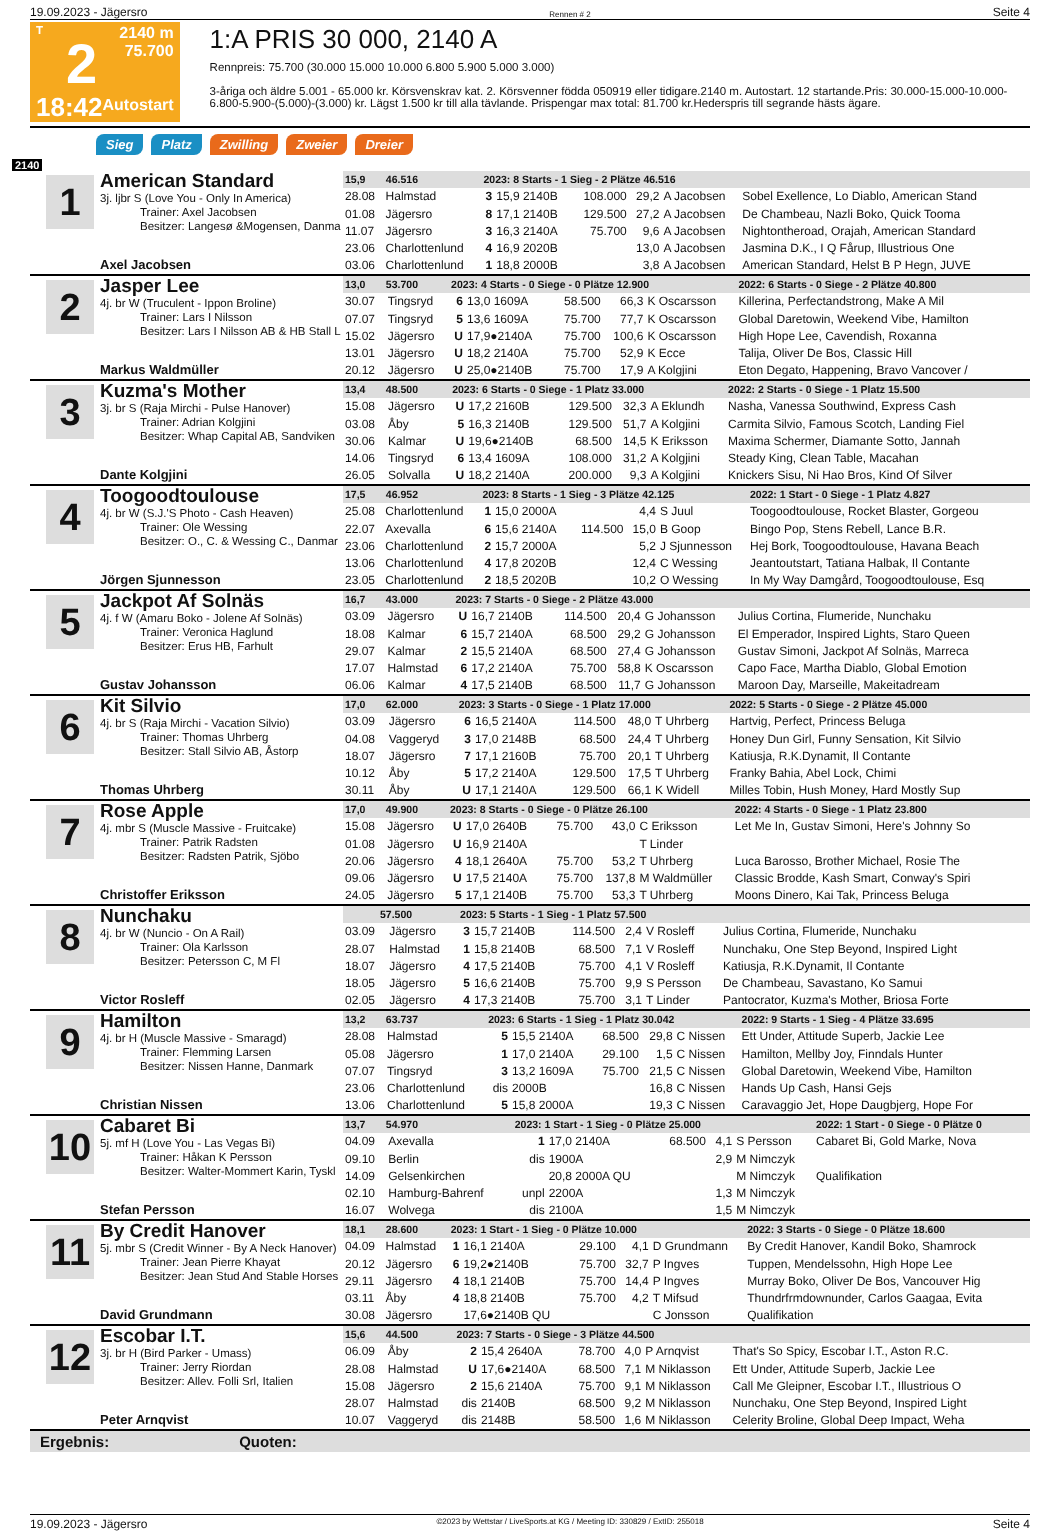19.09.2023 - Jägersro Rennen # 2 Seite 4
T
2
18:42
2140 m
75.700
Autostart
1:A PRIS 30 000, 2140 A
Rennpreis: 75.700 (30.000 15.000 10.000 6.800 5.900 5.000 3.000)
3-åriga och äldre 5.001 - 65.000 kr. Körsvenskrav kat. 2. Körsvenner födda 050919 eller tidigare.2140 m. Autostart. 12 startande.Pris: 30.000-15.000-10.000-6.800-5.900-(5.000)-(3.000) kr. Lägst 1.500 kr till alla tävlande. Prispengar max total: 81.700 kr.Hederspris till segrande hästs ägare.
Sieg Platz Zwilling Zweier Dreier
2140
1
American Standard
3j. ljbr S (Love You - Only In America)
Trainer: Axel Jacobsen
Besitzer: Langesø &Mogensen, Danma
Axel Jacobsen
| 15,9 46.516 | | 2023: 8 Starts - 1 Sieg - 2 Plätze 46.516 | | | | | | |
| --- | --- | --- | --- | --- | --- | --- | --- | --- |
| 28.08 | Halmstad | 3 | 15,9 2140B | 108.000 | 29,2 | A Jacobsen | Sobel Exellence, Lo Diablo, American Stand | |
| 01.08 | Jägersro | 8 | 17,1 2140B | 129.500 | 27,2 | A Jacobsen | De Chambeau, Nazli Boko, Quick Tooma | |
| 11.07 | Jägersro | 3 | 16,3 2140A | 75.700 | 9,6 | A Jacobsen | Nightontheroad, Orajah, American Standard | |
| 23.06 | Charlottenlund | 4 | 16,9 2020B | | 13,0 | A Jacobsen | Jasmina D.K., I Q Fårup, Illustrious One | |
| 03.06 | Charlottenlund | 1 | 18,8 2000B | | 3,8 | A Jacobsen | American Standard, Helst B P Hegn, JUVE | |
2
Jasper Lee
4j. br W (Truculent - Ippon Broline)
Trainer: Lars I Nilsson
Besitzer: Lars I Nilsson AB & HB Stall L
Markus Waldmüller
| 13,0 53.700 | | 2023: 4 Starts - 0 Siege - 0 Plätze 12.900 | | | | | 2022: 6 Starts - 0 Siege - 2 Plätze 40.800 |
| --- | --- | --- | --- | --- | --- | --- | --- |
| 30.07 | Tingsryd | 6 | 13,0 1609A | 58.500 | 66,3 | K Oscarsson | Killerina, Perfectandstrong, Make A Mil |
| 07.07 | Tingsryd | 5 | 13,6 1609A | 75.700 | 77,7 | K Oscarsson | Global Daretowin, Weekend Vibe, Hamilton |
| 15.02 | Jägersro | U | 17,9●2140A | 75.700 | 100,6 | K Oscarsson | High Hope Lee, Cavendish, Roxanna |
| 13.01 | Jägersro | U | 18,2 2140A | 75.700 | 52,9 | K Ecce | Talija, Oliver De Bos, Classic Hill |
| 20.12 | Jägersro | U | 25,0●2140B | 75.700 | 17,9 | A Kolgjini | Eton Degato, Happening, Bravo Vancover / |
3
Kuzma's Mother
3j. br S (Raja Mirchi - Pulse Hanover)
Trainer: Adrian Kolgjini
Besitzer: Whap Capital AB, Sandviken
Dante Kolgjini
| 13,4 48.500 | | 2023: 6 Starts - 0 Siege - 1 Platz 33.000 | | | | | 2022: 2 Starts - 0 Siege - 1 Platz 15.500 |
| --- | --- | --- | --- | --- | --- | --- | --- |
| 15.08 | Jägersro | U | 17,2 2160B | 129.500 | 32,3 | A Eklundh | Nasha, Vanessa Southwind, Express Cash |
| 03.08 | Åby | 5 | 16,3 2140B | 129.500 | 51,7 | A Kolgjini | Carmita Silvio, Famous Scotch, Landing Fiel |
| 30.06 | Kalmar | U | 19,6●2140B | 68.500 | 14,5 | K Eriksson | Maxima Schermer, Diamante Sotto, Jannah |
| 14.06 | Tingsryd | 6 | 13,4 1609A | 108.000 | 31,2 | A Kolgjini | Steady King, Clean Table, Macahan |
| 26.05 | Solvalla | U | 18,2 2140A | 200.000 | 9,3 | A Kolgjini | Knickers Sisu, Ni Hao Bros, Kind Of Silver |
4
Toogoodtoulouse
4j. br W (S.J.'S Photo - Cash Heaven)
Trainer: Ole Wessing
Besitzer: O., C. & Wessing C., Danmar
Jörgen Sjunnesson
| 17,5 46.952 | | 2023: 8 Starts - 1 Sieg - 3 Plätze 42.125 | | | | | 2022: 1 Start - 0 Siege - 1 Platz 4.827 |
| --- | --- | --- | --- | --- | --- | --- | --- |
| 25.08 | Charlottenlund | 1 | 15,0 2000A | | 4,4 | S Juul | Toogoodtoulouse, Rocket Blaster, Gorgeou |
| 22.07 | Axevalla | 6 | 15,6 2140A | 114.500 | 15,0 | B Goop | Bingo Pop, Stens Rebell, Lance B.R. |
| 23.06 | Charlottenlund | 2 | 15,7 2000A | | 5,2 | J Sjunnesson | Hej Bork, Toogoodtoulouse, Havana Beach |
| 13.06 | Charlottenlund | 4 | 17,8 2020B | | 12,4 | C Wessing | Jeantoutstart, Tatiana Halbak, Il Contante |
| 23.05 | Charlottenlund | 2 | 18,5 2020B | | 10,2 | O Wessing | In My Way Damgård, Toogoodtoulouse, Esq |
5
Jackpot Af Solnäs
4j. f W (Amaru Boko - Jolene Af Solnäs)
Trainer: Veronica Haglund
Besitzer: Erus HB, Farhult
Gustav Johansson
| 16,7 43.000 | | 2023: 7 Starts - 0 Siege - 2 Plätze 43.000 | | | | | |
| --- | --- | --- | --- | --- | --- | --- | --- |
| 03.09 | Jägersro | U | 16,7 2140B | 114.500 | 20,4 | G Johansson | Julius Cortina, Flumeride, Nunchaku |
| 18.08 | Kalmar | 6 | 15,7 2140A | 68.500 | 29,2 | G Johansson | El Emperador, Inspired Lights, Staro Queen |
| 29.07 | Kalmar | 2 | 15,5 2140A | 68.500 | 27,4 | G Johansson | Gustav Simoni, Jackpot Af Solnäs, Marreca |
| 17.07 | Halmstad | 6 | 17,2 2140A | 75.700 | 58,8 | K Oscarsson | Capo Face, Martha Diablo, Global Emotion |
| 06.06 | Kalmar | 4 | 17,5 2140B | 68.500 | 11,7 | G Johansson | Maroon Day, Marseille, Makeitadream |
6
Kit Silvio
4j. br S (Raja Mirchi - Vacation Silvio)
Trainer: Thomas Uhrberg
Besitzer: Stall Silvio AB, Åstorp
Thomas Uhrberg
| 17,0 62.000 | | 2023: 3 Starts - 0 Siege - 1 Platz 17.000 | | | | | 2022: 5 Starts - 0 Siege - 2 Plätze 45.000 |
| --- | --- | --- | --- | --- | --- | --- | --- |
| 03.09 | Jägersro | 6 | 16,5 2140A | 114.500 | 48,0 | T Uhrberg | Hartvig, Perfect, Princess Beluga |
| 04.08 | Vaggeryd | 3 | 17,0 2148B | 68.500 | 24,4 | T Uhrberg | Honey Dun Girl, Funny Sensation, Kit Silvio |
| 18.07 | Jägersro | 7 | 17,1 2160B | 75.700 | 20,1 | T Uhrberg | Katiusja, R.K.Dynamit, Il Contante |
| 10.12 | Åby | 5 | 17,2 2140A | 129.500 | 17,5 | T Uhrberg | Franky Bahia, Abel Lock, Chimi |
| 30.11 | Åby | U | 17,1 2140A | 129.500 | 66,1 | K Widell | Milles Tobin, Hush Money, Hard Mostly Sup |
7
Rose Apple
4j. mbr S (Muscle Massive - Fruitcake)
Trainer: Patrik Radsten
Besitzer: Radsten Patrik, Sjöbo
Christoffer Eriksson
| 17,0 49.900 | | 2023: 8 Starts - 0 Siege - 0 Plätze 26.100 | | | | | 2022: 4 Starts - 0 Siege - 1 Platz 23.800 |
| --- | --- | --- | --- | --- | --- | --- | --- |
| 15.08 | Jägersro | U | 17,0 2640B | 75.700 | 43,0 | C Eriksson | Let Me In, Gustav Simoni, Here's Johnny So |
| 01.08 | Jägersro | U | 16,9 2140A | | | T Linder | |
| 20.06 | Jägersro | 4 | 18,1 2640A | 75.700 | 53,2 | T Uhrberg | Luca Barosso, Brother Michael, Rosie The |
| 09.06 | Jägersro | U | 17,5 2140A | 75.700 | 137,8 | M Waldmüller | Classic Brodde, Kash Smart, Conway's Spiri |
| 24.05 | Jägersro | 5 | 17,1 2140B | 75.700 | 53,3 | T Uhrberg | Moons Dinero, Kai Tak, Princess Beluga |
8
Nunchaku
4j. br W (Nuncio - On A Rail)
Trainer: Ola Karlsson
Besitzer: Petersson C, M Fl
Victor Rosleff
| 57.500 | | 2023: 5 Starts - 1 Sieg - 1 Platz 57.500 | | | | | |
| --- | --- | --- | --- | --- | --- | --- | --- |
| 03.09 | Jägersro | 3 | 15,7 2140B | 114.500 | 2,4 | V Rosleff | Julius Cortina, Flumeride, Nunchaku |
| 28.07 | Halmstad | 1 | 15,8 2140B | 68.500 | 7,1 | V Rosleff | Nunchaku, One Step Beyond, Inspired Light |
| 18.07 | Jägersro | 4 | 17,5 2140B | 75.700 | 4,1 | V Rosleff | Katiusja, R.K.Dynamit, Il Contante |
| 18.05 | Jägersro | 5 | 16,6 2140B | 75.700 | 9,9 | S Persson | De Chambeau, Savastano, Ko Samui |
| 02.05 | Jägersro | 4 | 17,3 2140B | 75.700 | 3,1 | T Linder | Pantocrator, Kuzma's Mother, Briosa Forte |
9
Hamilton
4j. br H (Muscle Massive - Smaragd)
Trainer: Flemming Larsen
Besitzer: Nissen Hanne, Danmark
Christian Nissen
| 13,2 63.737 | | 2023: 6 Starts - 1 Sieg - 1 Platz 30.042 | | | | | 2022: 9 Starts - 1 Sieg - 4 Plätze 33.695 |
| --- | --- | --- | --- | --- | --- | --- | --- |
| 28.08 | Halmstad | 5 | 15,5 2140A | 68.500 | 29,8 | C Nissen | Ett Under, Attitude Superb, Jackie Lee |
| 05.08 | Jägersro | 1 | 17,0 2140A | 29.100 | 1,5 | C Nissen | Hamilton, Mellby Joy, Finndals Hunter |
| 07.07 | Tingsryd | 3 | 13,2 1609A | 75.700 | 21,5 | C Nissen | Global Daretowin, Weekend Vibe, Hamilton |
| 23.06 | Charlottenlund | dis | 2000B | | 16,8 | C Nissen | Hands Up Cash, Hansi Gejs |
| 13.06 | Charlottenlund | 5 | 15,8 2000A | | 19,3 | C Nissen | Caravaggio Jet, Hope Daugbjerg, Hope For |
10
Cabaret Bi
5j. mf H (Love You - Las Vegas Bi)
Trainer: Håkan K Persson
Besitzer: Walter-Mommert Karin, Tyskl
Stefan Persson
| 13,7 54.970 | | 2023: 1 Start - 1 Sieg - 0 Plätze 25.000 | | | | | 2022: 1 Start - 0 Siege - 0 Plätze 0 |
| --- | --- | --- | --- | --- | --- | --- | --- |
| 04.09 | Axevalla | 1 | 17,0 2140A | 68.500 | 4,1 | S Persson | Cabaret Bi, Gold Marke, Nova |
| 09.10 | Berlin | dis | 1900A | | 2,9 | M Nimczyk | |
| 14.09 | Gelsenkirchen | | 20,8 2000A QU | | | M Nimczyk | Qualifikation |
| 02.10 | Hamburg-Bahrenf | unpl | 2200A | | 1,3 | M Nimczyk | |
| 16.07 | Wolvega | dis | 2100A | | 1,5 | M Nimczyk | |
11
By Credit Hanover
5j. mbr S (Credit Winner - By A Neck Hanover)
Trainer: Jean Pierre Khayat
Besitzer: Jean Stud And Stable Horses
David Grundmann
| 18,1 28.600 | | 2023: 1 Start - 1 Sieg - 0 Plätze 10.000 | | | | | 2022: 3 Starts - 0 Siege - 0 Plätze 18.600 |
| --- | --- | --- | --- | --- | --- | --- | --- |
| 04.09 | Halmstad | 1 | 16,1 2140A | 29.100 | 4,1 | D Grundmann | By Credit Hanover, Kandil Boko, Shamrock |
| 20.12 | Jägersro | 6 | 19,2●2140B | 75.700 | 32,7 | P Ingves | Tuppen, Mendelssohn, High Hope Lee |
| 29.11 | Jägersro | 4 | 18,1 2140B | 75.700 | 14,4 | P Ingves | Murray Boko, Oliver De Bos, Vancouver Hig |
| 03.11 | Åby | 4 | 18,8 2140B | 75.700 | 4,2 | T Mifsud | Thundrfrmdownunder, Carlos Gaagaa, Evita |
| 30.08 | Jägersro | | 17,6●2140B QU | | | C Jonsson | Qualifikation |
12
Escobar I.T.
3j. br H (Bird Parker - Umass)
Trainer: Jerry Riordan
Besitzer: Allev. Folli Srl, Italien
Peter Arnqvist
| 15,6 44.500 | | 2023: 7 Starts - 0 Siege - 3 Plätze 44.500 | | | | | |
| --- | --- | --- | --- | --- | --- | --- | --- |
| 06.09 | Åby | 2 | 15,4 2640A | 78.700 | 4,0 | P Arnqvist | That's So Spicy, Escobar I.T., Aston R.C. |
| 28.08 | Halmstad | U | 17,6●2140A | 68.500 | 7,1 | M Niklasson | Ett Under, Attitude Superb, Jackie Lee |
| 15.08 | Jägersro | 2 | 15,6 2140A | 75.700 | 9,1 | M Niklasson | Call Me Gleipner, Escobar I.T., Illustrious O |
| 28.07 | Halmstad | dis | 2140B | 68.500 | 9,2 | M Niklasson | Nunchaku, One Step Beyond, Inspired Light |
| 10.07 | Vaggeryd | dis | 2148B | 58.500 | 1,6 | M Niklasson | Celerity Broline, Global Deep Impact, Weha |
Ergebnis: Quoten:
19.09.2023 - Jägersro ©2023 by Wettstar / LiveSports.at KG / Meeting ID: 330829 / ExtID: 255018 Seite 4